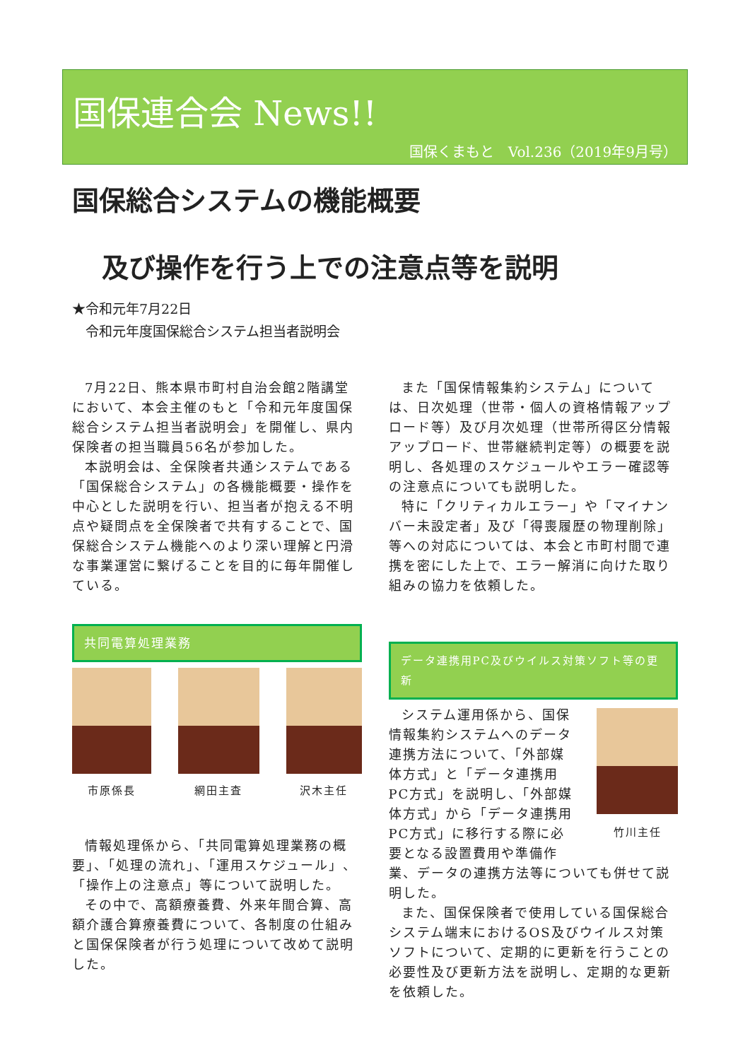国保連合会 News!!
国保くまもと　Vol.236（2019年9月号）
国保総合システムの機能概要
及び操作を行う上での注意点等を説明
★令和元年7月22日
　令和元年度国保総合システム担当者説明会
7月22日、熊本県市町村自治会館2階講堂において、本会主催のもと「令和元年度国保総合システム担当者説明会」を開催し、県内保険者の担当職員56名が参加した。
本説明会は、全保険者共通システムである「国保総合システム」の各機能概要・操作を中心とした説明を行い、担当者が抱える不明点や疑問点を全保険者で共有することで、国保総合システム機能へのより深い理解と円滑な事業運営に繋げることを目的に毎年開催している。
共同電算処理業務
市原係長 網田主査 沢木主任
情報処理係から、「共同電算処理業務の概要」、「処理の流れ」、「運用スケジュール」、「操作上の注意点」等について説明した。
その中で、高額療養費、外来年間合算、高額介護合算療養費について、各制度の仕組みと国保保険者が行う処理について改めて説明した。
また「国保情報集約システム」については、日次処理（世帯・個人の資格情報アップロード等）及び月次処理（世帯所得区分情報アップロード、世帯継続判定等）の概要を説明し、各処理のスケジュールやエラー確認等の注意点についても説明した。
特に「クリティカルエラー」や「マイナンバー未設定者」及び「得喪履歴の物理削除」等への対応については、本会と市町村間で連携を密にした上で、エラー解消に向けた取り組みの協力を依頼した。
データ連携用PC及びウイルス対策ソフト等の更新
竹川主任
システム運用係から、国保情報集約システムへのデータ連携方法について、「外部媒体方式」と「データ連携用PC方式」を説明し、「外部媒体方式」から「データ連携用PC方式」に移行する際に必要となる設置費用や準備作業、データの連携方法等についても併せて説明した。
また、国保保険者で使用している国保総合システム端末におけるOS及びウイルス対策ソフトについて、定期的に更新を行うことの必要性及び更新方法を説明し、定期的な更新を依頼した。